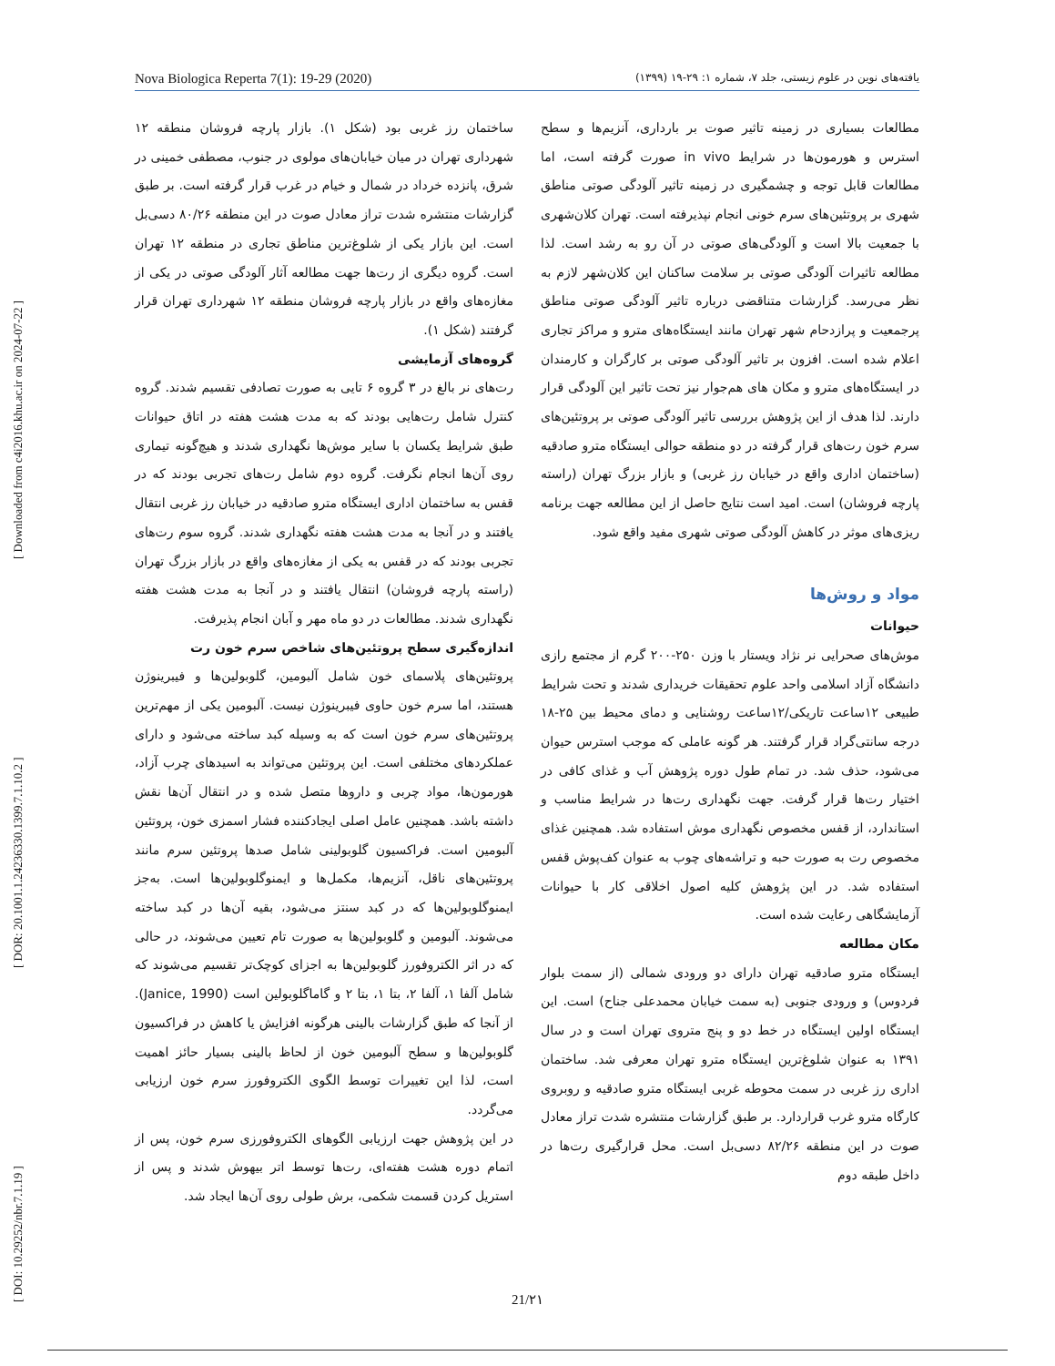[ DOI: 10.29252/nbr.7.1.19 ] [ DOR: 20.1001.1.24236330.1399.7.1.10.2 ] [ Downloaded from c4i2016.khu.ac.ir on 2024-07-22 ]
Nova Biologica Reperta 7(1): 19-29 (2020) یافته‌های نوین در علوم زیستی، جلد ۷، شماره ۱: ۲۹-۱۹ (۱۳۹۹)
مطالعات بسیاری در زمینه تاثیر صوت بر بارداری، آنزیم‌ها و سطح استرس و هورمون‌ها در شرایط in vivo صورت گرفته است، اما مطالعات قابل توجه و چشمگیری در زمینه تاثیر آلودگی صوتی مناطق شهری بر پروتئین‌های سرم خونی انجام نپذیرفته است. تهران کلان‌شهری با جمعیت بالا است و آلودگی‌های صوتی در آن رو به رشد است. لذا مطالعه تاثیرات آلودگی صوتی بر سلامت ساکنان این کلان‌شهر لازم به نظر می‌رسد. گزارشات متناقضی درباره تاثیر آلودگی صوتی مناطق پرجمعیت و پرازدحام شهر تهران مانند ایستگاه‌های مترو و مراکز تجاری اعلام شده است. افزون بر تاثیر آلودگی صوتی بر کارگران و کارمندان در ایستگاه‌های مترو و مکان های هم‌جوار نیز تحت تاثیر این آلودگی قرار دارند. لذا هدف از این پژوهش بررسی تاثیر آلودگی صوتی بر پروتئین‌های سرم خون رت‌های قرار گرفته در دو منطقه حوالی ایستگاه مترو صادقیه (ساختمان اداری واقع در خیابان رز غربی) و بازار بزرگ تهران (راسته پارچه فروشان) است. امید است نتایج حاصل از این مطالعه جهت برنامه ریزی‌های موثر در کاهش آلودگی صوتی شهری مفید واقع شود.
مواد و روش‌ها
حیوانات
موش‌های صحرایی نر نژاد ویستار با وزن ۲۵۰-۲۰۰ گرم از مجتمع رازی دانشگاه آزاد اسلامی واحد علوم تحقیقات خریداری شدند و تحت شرایط طبیعی ۱۲ساعت تاریکی/۱۲ساعت روشنایی و دمای محیط بین ۲۵-۱۸ درجه سانتی‌گراد قرار گرفتند. هر گونه عاملی که موجب استرس حیوان می‌شود، حذف شد. در تمام طول دوره پژوهش آب و غذای کافی در اختیار رت‌ها قرار گرفت. جهت نگهداری رت‌ها در شرایط مناسب و استاندارد، از قفس مخصوص نگهداری موش استفاده شد. همچنین غذای مخصوص رت به صورت حبه و تراشه‌های چوب به عنوان کف‌پوش قفس استفاده شد. در این پژوهش کلیه اصول اخلاقی کار با حیوانات آزمایشگاهی رعایت شده است.
مکان مطالعه
ایستگاه مترو صادقیه تهران دارای دو ورودی شمالی (از سمت بلوار فردوس) و ورودی جنوبی (به سمت خیابان محمدعلی جناح) است. این ایستگاه اولین ایستگاه در خط دو و پنج متروی تهران است و در سال ۱۳۹۱ به عنوان شلوغ‌ترین ایستگاه مترو تهران معرفی شد. ساختمان اداری رز غربی در سمت محوطه غربی ایستگاه مترو صادقیه و روبروی کارگاه مترو غرب قراردارد. بر طبق گزارشات منتشره شدت تراز معادل صوت در این منطقه ۸۲/۲۶ دسی‌بل است. محل قرارگیری رت‌ها در داخل طبقه دوم
ساختمان رز غربی بود (شکل ۱). بازار پارچه فروشان منطقه ۱۲ شهرداری تهران در میان خیابان‌های مولوی در جنوب، مصطفی خمینی در شرق، پانزده خرداد در شمال و خیام در غرب قرار گرفته است. بر طبق گزارشات منتشره شدت تراز معادل صوت در این منطقه ۸۰/۲۶ دسی‌بل است. این بازار یکی از شلوغ‌ترین مناطق تجاری در منطقه ۱۲ تهران است. گروه دیگری از رت‌ها جهت مطالعه آثار آلودگی صوتی در یکی از مغازه‌های واقع در بازار پارچه فروشان منطقه ۱۲ شهرداری تهران قرار گرفتند (شکل ۱).
گروه‌های آزمایشی
رت‌های نر بالغ در ۳ گروه ۶ تایی به صورت تصادفی تقسیم شدند. گروه کنترل شامل رت‌هایی بودند که به مدت هشت هفته در اتاق حیوانات طبق شرایط یکسان با سایر موش‌ها نگهداری شدند و هیچ‌گونه تیماری روی آن‌ها انجام نگرفت. گروه دوم شامل رت‌های تجربی بودند که در قفس به ساختمان اداری ایستگاه مترو صادقیه در خیابان رز غربی انتقال یافتند و در آنجا به مدت هشت هفته نگهداری شدند. گروه سوم رت‌های تجربی بودند که در قفس به یکی از مغازه‌های واقع در بازار بزرگ تهران (راسته پارچه فروشان) انتقال یافتند و در آنجا به مدت هشت هفته نگهداری شدند. مطالعات در دو ماه مهر و آبان انجام پذیرفت.
اندازه‌گیری سطح پروتئین‌های شاخص سرم خون رت
پروتئین‌های پلاسمای خون شامل آلبومین، گلوبولین‌ها و فیبرینوژن هستند، اما سرم خون حاوی فیبرینوژن نیست. آلبومین یکی از مهم‌ترین پروتئین‌های سرم خون است که به وسیله کبد ساخته می‌شود و دارای عملکردهای مختلفی است. این پروتئین می‌تواند به اسیدهای چرب آزاد، هورمون‌ها، مواد چربی و داروها متصل شده و در انتقال آن‌ها نقش داشته باشد. همچنین عامل اصلی ایجادکننده فشار اسمزی خون، پروتئین آلبومین است. فراکسیون گلوبولینی شامل صدها پروتئین سرم مانند پروتئین‌های ناقل، آنزیم‌ها، مکمل‌ها و ایمنوگلوبولین‌ها است. به‌جز ایمنوگلوبولین‌ها که در کبد سنتز می‌شود، بقیه آن‌ها در کبد ساخته می‌شوند. آلبومین و گلوبولین‌ها به صورت تام تعیین می‌شوند، در حالی که در اثر الکتروفورز گلوبولین‌ها به اجزای کوچک‌تر تقسیم می‌شوند که شامل آلفا ۱، آلفا ۲، بتا ۱، بتا ۲ و گاماگلوبولین است (Janice, 1990). از آنجا که طبق گزارشات بالینی هرگونه افزایش یا کاهش در فراکسیون گلوبولین‌ها و سطح آلبومین خون از لحاظ بالینی بسیار حائز اهمیت است، لذا این تغییرات توسط الگوی الکتروفورز سرم خون ارزیابی می‌گردد.
در این پژوهش جهت ارزیابی الگوهای الکتروفورزی سرم خون، پس از اتمام دوره هشت هفته‌ای، رت‌ها توسط اتر بیهوش شدند و پس از استریل کردن قسمت شکمی، برش طولی روی آن‌ها ایجاد شد.
21/۲۱